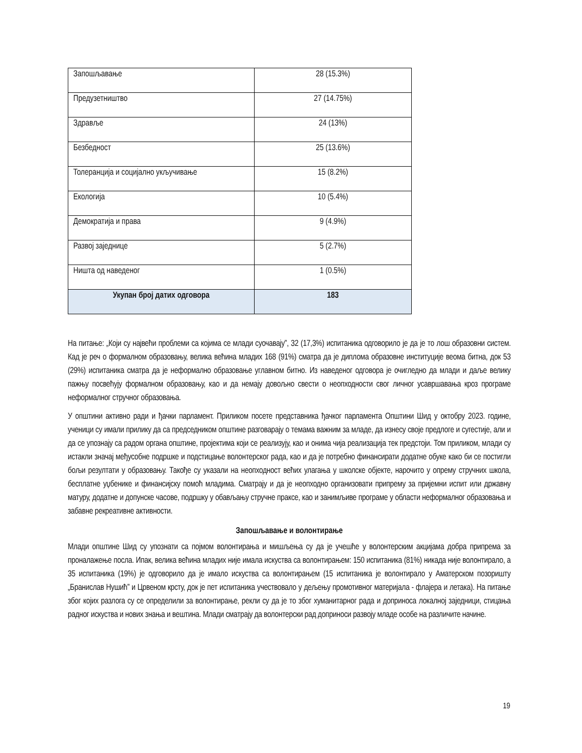| Запошљавање | 28 (15.3%) |
| Предузетништво | 27 (14.75%) |
| Здравље | 24 (13%) |
| Безбедност | 25 (13.6%) |
| Толеранција и социјално укључивање | 15 (8.2%) |
| Екологија | 10 (5.4%) |
| Демократија и права | 9 (4.9%) |
| Развој заједнице | 5 (2.7%) |
| Ништа од наведеног | 1 (0.5%) |
| Укупан број датих одговора | 183 |
На питање: „Који су највећи проблеми са којима се млади суочавају”, 32 (17,3%) испитаника одговорило је да је то лош образовни систем. Кад је реч о формалном образовању, велика већина младих 168 (91%) сматра да је диплома образовне институције веома битна, док 53 (29%) испитаника сматра да је неформално образовање углавном битно. Из наведеног одговора је очигледно да млади и даље велику пажњу посвећују формалном образовању, као и да немају довољно свести о неопходности свог личног усавршавања кроз програме неформалног стручног образовања.
У општини активно ради и ђачки парламент. Приликом посете представника ђачког парламента Општини Шид у октобру 2023. године, ученици су имали прилику да са председником општине разговарају о темама важним за младе, да изнесу своје предлоге и сугестије, али и да се упознају са радом органа општине, пројектима који се реализују, као и онима чија реализација тек предстоји. Том приликом, млади су истакли значај међусобне подршке и подстицање волонтерског рада, као и да је потребно финансирати додатне обуке како би се постигли бољи резултати у образовању. Такође су указали на неопходност већих улагања у школске објекте, нарочито у опрему стручних школа, бесплатне уџбенике и финансијску помоћ младима. Сматрају и да је неопходно организовати припрему за пријемни испит или државну матуру, додатне и допунске часове, подршку у обављању стручне праксе, као и занимљиве програме у области неформалног образовања и забавне рекреативне активности.
Запошљавање и волонтирање
Млади општине Шид су упознати са појмом волонтирања и мишљења су да је учешће у волонтерским акцијама добра припрема за проналажење посла. Ипак, велика већина младих није имала искуства са волонтирањем: 150 испитаника (81%) никада није волонтирало, а 35 испитаника (19%) је одговорило да је имало искуства са волонтирањем (15 испитаника је волонтирало у Аматерском позоришту „Бранислав Нушић” и Црвеном крсту, док је пет испитаника учествовало у дељењу промотивног материјала - флајера и летака). На питање због којих разлога су се определили за волонтирање, рекли су да је то због хуманитарног рада и доприноса локалној заједници, стицања радног искуства и нових знања и вештина. Млади сматрају да волонтерски рад доприноси развоју младе особе на различите начине.
19